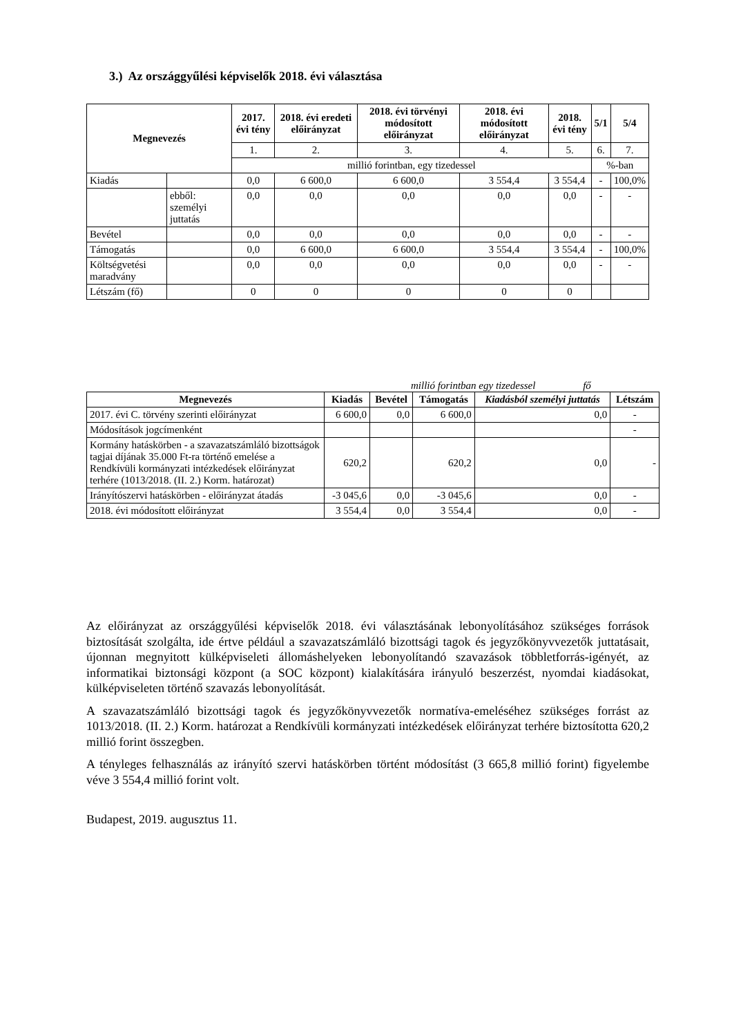3.) Az országgyűlési képviselők 2018. évi választása
| Megnevezés | | 2017. évi tény | 2018. évi eredeti előirányzat | 2018. évi törvényi módosított előirányzat | 2018. évi módosított előirányzat | 2018. évi tény | 5/1 | 5/4 |
| --- | --- | --- | --- | --- | --- | --- | --- | --- |
| | | 1. | 2. | 3. | 4. | 5. | 6. | 7. |
| | | millió forintban, egy tizedessel | | | | | %-ban | |
| Kiadás | | 0,0 | 6 600,0 | 6 600,0 | 3 554,4 | 3 554,4 | - | 100,0% |
| | ebből: személyi juttatás | 0,0 | 0,0 | 0,0 | 0,0 | 0,0 | - | - |
| Bevétel | | 0,0 | 0,0 | 0,0 | 0,0 | 0,0 | - | - |
| Támogatás | | 0,0 | 6 600,0 | 6 600,0 | 3 554,4 | 3 554,4 | - | 100,0% |
| Költségvetési maradvány | | 0,0 | 0,0 | 0,0 | 0,0 | 0,0 | - | - |
| Létszám (fő) | | 0 | 0 | 0 | 0 | 0 | | |
millió forintban egy tizedessel fő
| Megnevezés | Kiadás | Bevétel | Támogatás | Kiadásból személyi juttatás | Létszám |
| --- | --- | --- | --- | --- | --- |
| 2017. évi C. törvény szerinti előirányzat | 6 600,0 | 0,0 | 6 600,0 | 0,0 | - |
| Módosítások jogcímenként | | | | | - |
| Kormány hatáskörben - a szavazatszámláló bizottságok tagjai díjának 35.000 Ft-ra történő emelése a Rendkívüli kormányzati intézkedések előirányzat terhére (1013/2018. (II. 2.) Korm. határozat) | 620,2 | | 620,2 | 0,0 | - |
| Irányítószervi hatáskörben - előirányzat átadás | -3 045,6 | 0,0 | -3 045,6 | 0,0 | - |
| 2018. évi módosított előirányzat | 3 554,4 | 0,0 | 3 554,4 | 0,0 | - |
Az előirányzat az országgyűlési képviselők 2018. évi választásának lebonyolításához szükséges források biztosítását szolgálta, ide értve például a szavazatszámláló bizottsági tagok és jegyzőkönyvvezetők juttatásait, újonnan megnyitott külképviseleti állomáshelyeken lebonyolítandó szavazások többletforrás-igényét, az informatikai biztonsági központ (a SOC központ) kialakítására irányuló beszerzést, nyomdai kiadásokat, külképviseleten történő szavazás lebonyolítását.
A szavazatszámláló bizottsági tagok és jegyzőkönyvvezetők normatíva-emeléséhez szükséges forrást az 1013/2018. (II. 2.) Korm. határozat a Rendkívüli kormányzati intézkedések előirányzat terhére biztosította 620,2 millió forint összegben.
A tényleges felhasználás az irányító szervi hatáskörben történt módosítást (3 665,8 millió forint) figyelembe véve 3 554,4 millió forint volt.
Budapest, 2019. augusztus 11.